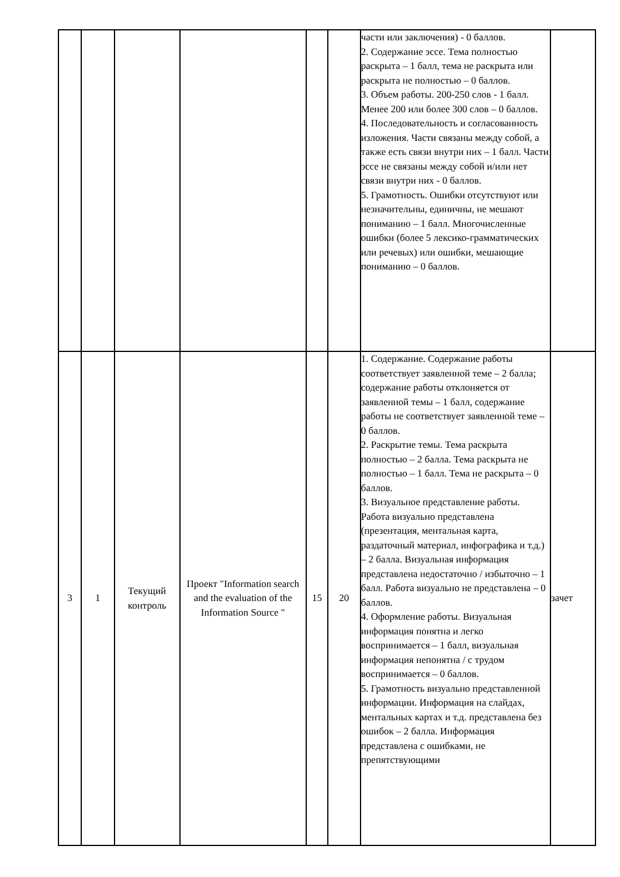| | | | | | | части или заключения) - 0 баллов. 2. Содержание эссе. Тема полностью раскрыта – 1 балл, тема не раскрыта или раскрыта не полностью – 0 баллов. 3. Объем работы. 200-250 слов - 1 балл. Менее 200 или более 300 слов – 0 баллов. 4. Последовательность и согласованность изложения. Части связаны между собой, а также есть связи внутри них – 1 балл. Части эссе не связаны между собой и/или нет связи внутри них - 0 баллов. 5. Грамотность. Ошибки отсутствуют или незначительны, единичны, не мешают пониманию – 1 балл. Многочисленные ошибки (более 5 лексико-грамматических или речевых) или ошибки, мешающие пониманию – 0 баллов. | |
| 3 | 1 | Текущий контроль | Проект "Information search and the evaluation of the Information Source " | 15 | 20 | 1. Содержание. Содержание работы соответствует заявленной теме – 2 балла; содержание работы отклоняется от заявленной темы – 1 балл, содержание работы не соответствует заявленной теме – 0 баллов. 2. Раскрытие темы. Тема раскрыта полностью – 2 балла. Тема раскрыта не полностью – 1 балл. Тема не раскрыта – 0 баллов. 3. Визуальное представление работы. Работа визуально представлена (презентация, ментальная карта, раздаточный материал, инфографика и т.д.) – 2 балла. Визуальная информация представлена недостаточно / избыточно – 1 балл. Работа визуально не представлена – 0 баллов. 4. Оформление работы. Визуальная информация понятна и легко воспринимается – 1 балл, визуальная информация непонятна / с трудом воспринимается – 0 баллов. 5. Грамотность визуально представленной информации. Информация на слайдах, ментальных картах и т.д. представлена без ошибок – 2 балла. Информация представлена с ошибками, не препятствующими | зачет |